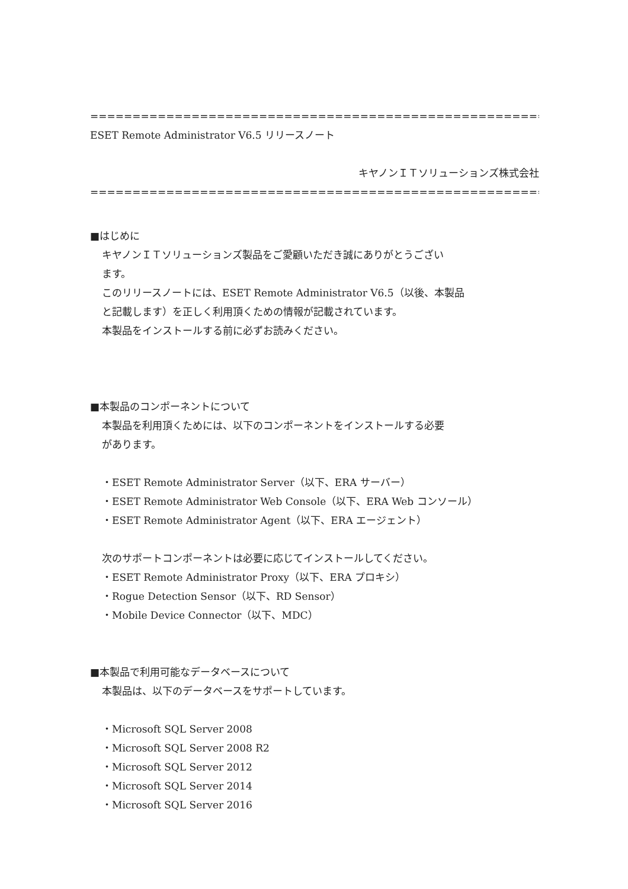=============================================================
ESET Remote Administrator V6.5 リリースノート
キヤノンＩＴソリューションズ株式会社
=============================================================
■はじめに
キヤノンＩＴソリューションズ製品をご愛顧いただき誠にありがとうござい
ます。
このリリースノートには、ESET Remote Administrator V6.5（以後、本製品
と記載します）を正しく利用頂くための情報が記載されています。
本製品をインストールする前に必ずお読みください。
■本製品のコンポーネントについて
本製品を利用頂くためには、以下のコンポーネントをインストールする必要
があります。
・ESET Remote Administrator Server（以下、ERA サーバー）
・ESET Remote Administrator Web Console（以下、ERA Web コンソール）
・ESET Remote Administrator Agent（以下、ERA エージェント）
次のサポートコンポーネントは必要に応じてインストールしてください。
・ESET Remote Administrator Proxy（以下、ERA プロキシ）
・Rogue Detection Sensor（以下、RD Sensor）
・Mobile Device Connector（以下、MDC）
■本製品で利用可能なデータベースについて
本製品は、以下のデータベースをサポートしています。
・Microsoft SQL Server 2008
・Microsoft SQL Server 2008 R2
・Microsoft SQL Server 2012
・Microsoft SQL Server 2014
・Microsoft SQL Server 2016